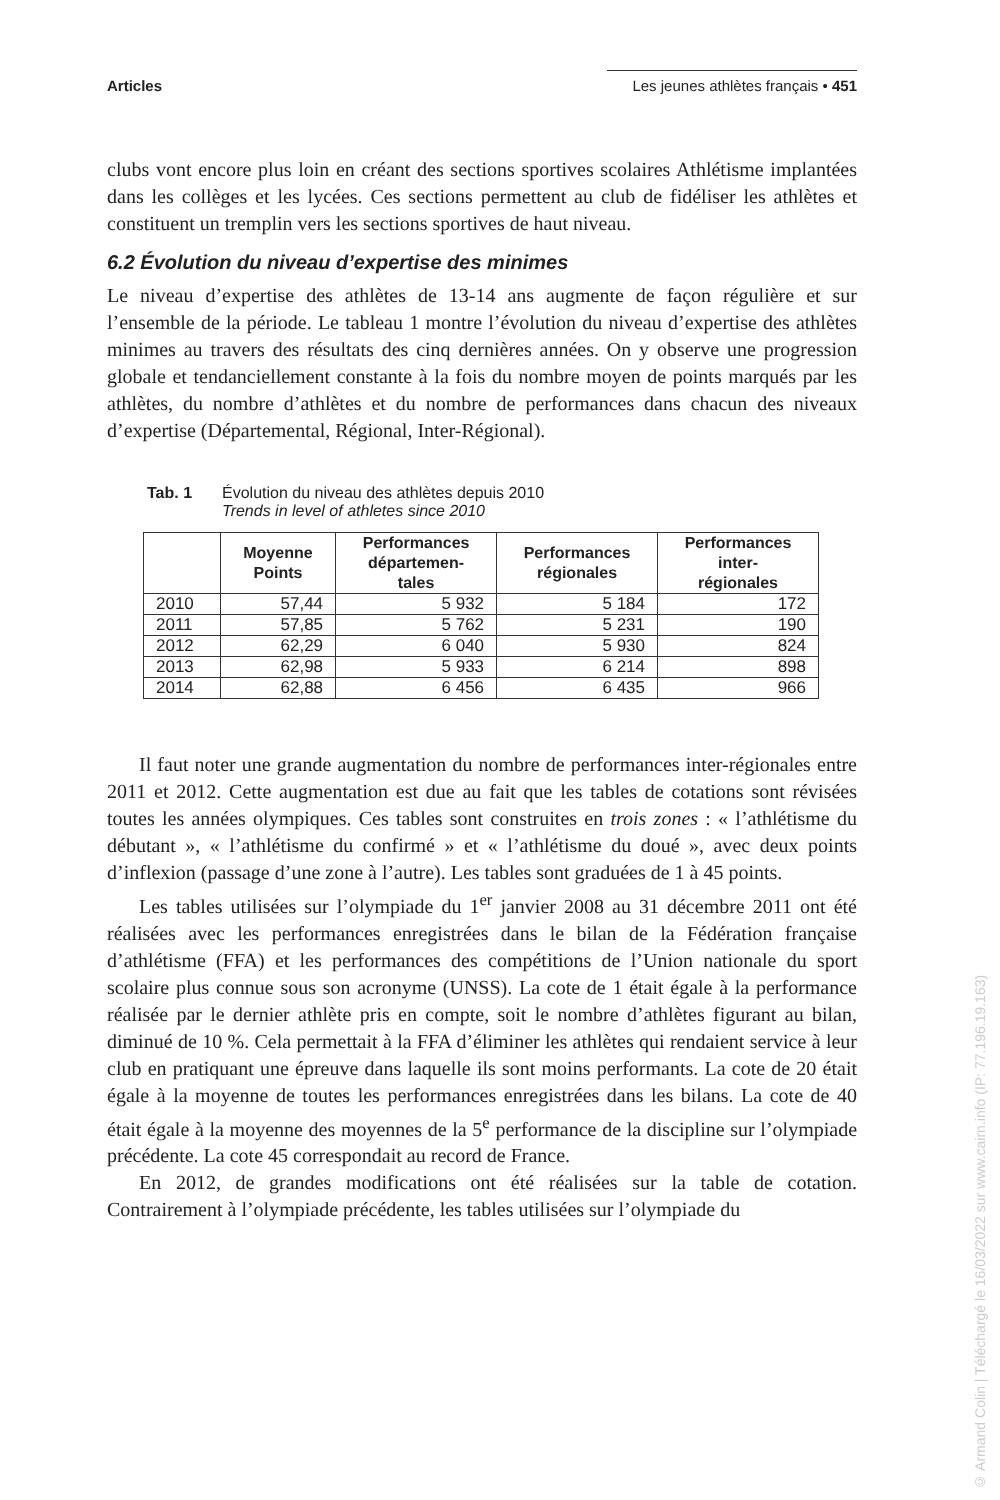Articles Les jeunes athlètes français • 451
clubs vont encore plus loin en créant des sections sportives scolaires Athlétisme implantées dans les collèges et les lycées. Ces sections permettent au club de fidéliser les athlètes et constituent un tremplin vers les sections sportives de haut niveau.
6.2 Évolution du niveau d’expertise des minimes
Le niveau d’expertise des athlètes de 13-14 ans augmente de façon régulière et sur l’ensemble de la période. Le tableau 1 montre l’évolution du niveau d’expertise des athlètes minimes au travers des résultats des cinq dernières années. On y observe une progression globale et tendanciellement constante à la fois du nombre moyen de points marqués par les athlètes, du nombre d’athlètes et du nombre de performances dans chacun des niveaux d’expertise (Départemental, Régional, Inter-Régional).
Tab. 1 Évolution du niveau des athlètes depuis 2010
Trends in level of athletes since 2010
| | Moyenne Points | Performances départemen- tales | Performances régionales | Performances inter- régionales |
| --- | --- | --- | --- | --- |
| 2010 | 57,44 | 5 932 | 5 184 | 172 |
| 2011 | 57,85 | 5 762 | 5 231 | 190 |
| 2012 | 62,29 | 6 040 | 5 930 | 824 |
| 2013 | 62,98 | 5 933 | 6 214 | 898 |
| 2014 | 62,88 | 6 456 | 6 435 | 966 |
Il faut noter une grande augmentation du nombre de performances inter-régionales entre 2011 et 2012. Cette augmentation est due au fait que les tables de cotations sont révisées toutes les années olympiques. Ces tables sont construites en trois zones : « l’athlétisme du débutant », « l’athlétisme du confirmé » et « l’athlétisme du doué », avec deux points d’inflexion (passage d’une zone à l’autre). Les tables sont graduées de 1 à 45 points.
Les tables utilisées sur l’olympiade du 1<sup>er</sup> janvier 2008 au 31 décembre 2011 ont été réalisées avec les performances enregistrées dans le bilan de la Fédération française d’athlétisme (FFA) et les performances des compétitions de l’Union nationale du sport scolaire plus connue sous son acronyme (UNSS). La cote de 1 était égale à la performance réalisée par le dernier athlète pris en compte, soit le nombre d’athlètes figurant au bilan, diminué de 10 %. Cela permettait à la FFA d’éliminer les athlètes qui rendaient service à leur club en pratiquant une épreuve dans laquelle ils sont moins performants. La cote de 20 était égale à la moyenne de toutes les performances enregistrées dans les bilans. La cote de 40 était égale à la moyenne des moyennes de la 5<sup>e</sup> performance de la discipline sur l’olympiade précédente. La cote 45 correspondait au record de France.
En 2012, de grandes modifications ont été réalisées sur la table de cotation. Contrairement à l’olympiade précédente, les tables utilisées sur l’olympiade du
© Armand Colin | Téléchargé le 16/03/2022 sur www.cairn.info (IP: 77.196.19.163)